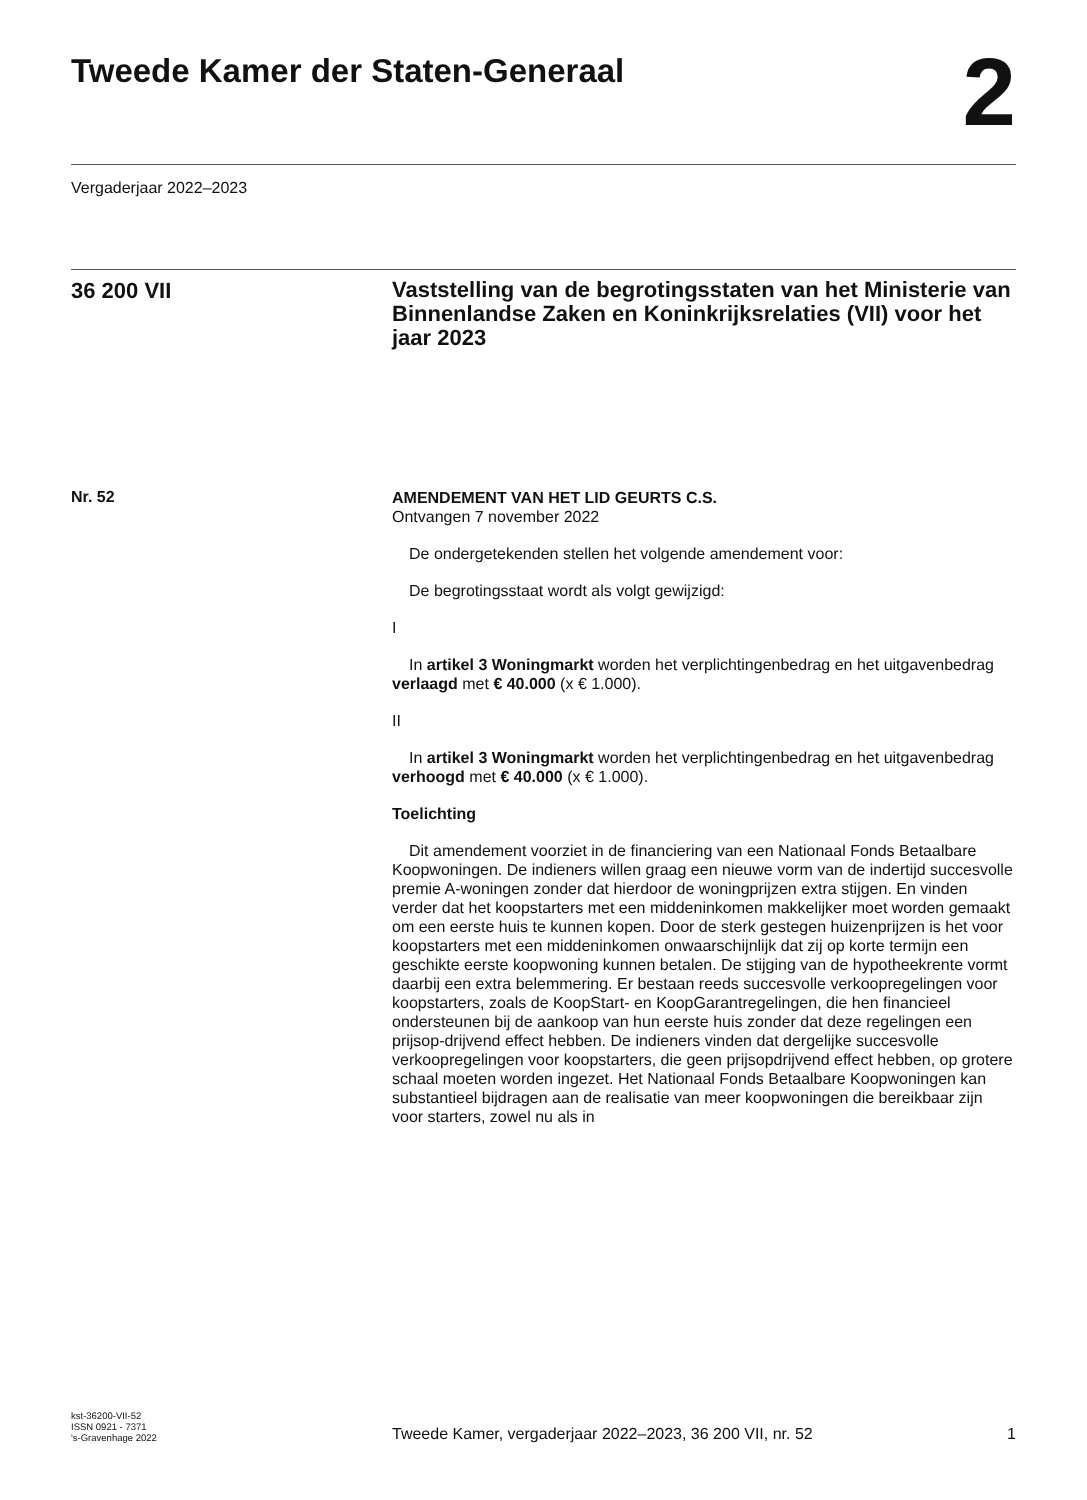Tweede Kamer der Staten-Generaal
2
Vergaderjaar 2022–2023
36 200 VII
Vaststelling van de begrotingsstaten van het Ministerie van Binnenlandse Zaken en Koninkrijksrelaties (VII) voor het jaar 2023
Nr. 52
AMENDEMENT VAN HET LID GEURTS C.S.
Ontvangen 7 november 2022
De ondergetekenden stellen het volgende amendement voor:
De begrotingsstaat wordt als volgt gewijzigd:
I
In artikel 3 Woningmarkt worden het verplichtingenbedrag en het uitgavenbedrag verlaagd met € 40.000 (x € 1.000).
II
In artikel 3 Woningmarkt worden het verplichtingenbedrag en het uitgavenbedrag verhoogd met € 40.000 (x € 1.000).
Toelichting
Dit amendement voorziet in de financiering van een Nationaal Fonds Betaalbare Koopwoningen. De indieners willen graag een nieuwe vorm van de indertijd succesvolle premie A-woningen zonder dat hierdoor de woningprijzen extra stijgen. En vinden verder dat het koopstarters met een middeninkomen makkelijker moet worden gemaakt om een eerste huis te kunnen kopen. Door de sterk gestegen huizenprijzen is het voor koopstarters met een middeninkomen onwaarschijnlijk dat zij op korte termijn een geschikte eerste koopwoning kunnen betalen. De stijging van de hypotheekrente vormt daarbij een extra belemmering. Er bestaan reeds succesvolle verkoopregelingen voor koopstarters, zoals de KoopStart- en KoopGarantregelingen, die hen financieel ondersteunen bij de aankoop van hun eerste huis zonder dat deze regelingen een prijsop-drijvend effect hebben. De indieners vinden dat dergelijke succesvolle verkoopregelingen voor koopstarters, die geen prijsopdrijvend effect hebben, op grotere schaal moeten worden ingezet. Het Nationaal Fonds Betaalbare Koopwoningen kan substantieel bijdragen aan de realisatie van meer koopwoningen die bereikbaar zijn voor starters, zowel nu als in
kst-36200-VII-52
ISSN 0921 - 7371
's-Gravenhage 2022
Tweede Kamer, vergaderjaar 2022–2023, 36 200 VII, nr. 52
1